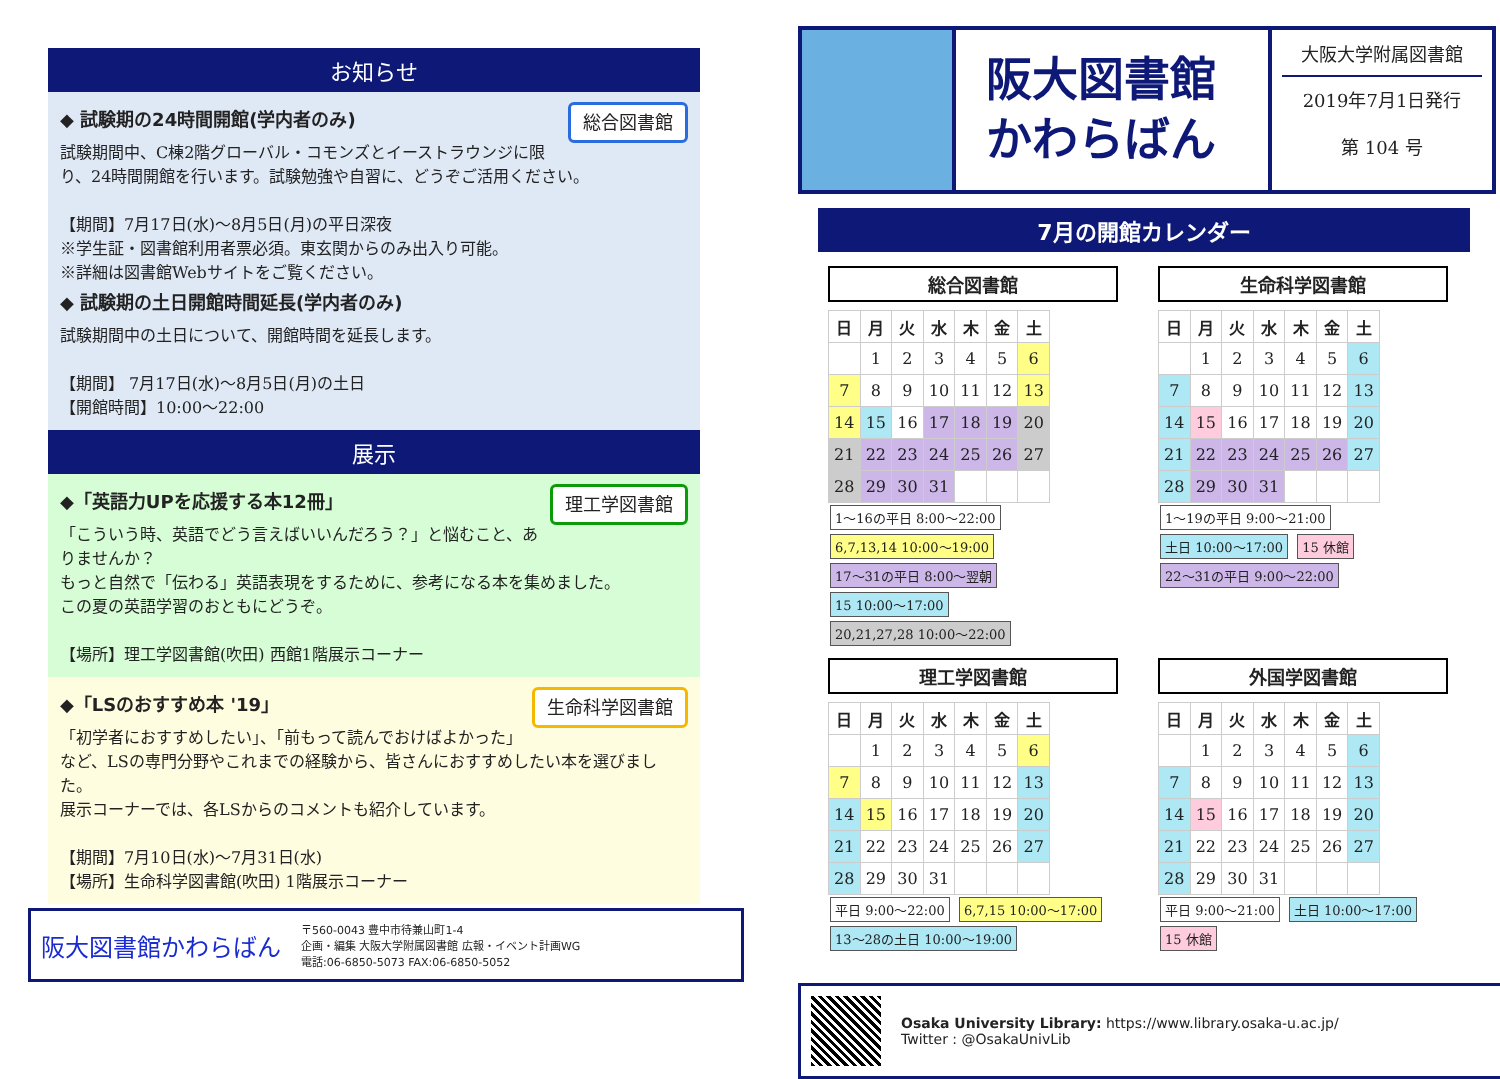お知らせ
総合図書館
◆ 試験期の24時間開館(学内者のみ)
試験期間中、C棟2階グローバル・コモンズとイーストラウンジに限り、24時間開館を行います。試験勉強や自習に、どうぞご活用ください。
【期間】7月17日(水)～8月5日(月)の平日深夜
※学生証・図書館利用者票必須。東玄関からのみ出入り可能。
※詳細は図書館Webサイトをご覧ください。
◆ 試験期の土日開館時間延長(学内者のみ)
試験期間中の土日について、開館時間を延長します。
【期間】 7月17日(水)～8月5日(月)の土日
【開館時間】10:00～22:00
展示
理工学図書館
◆「英語力UPを応援する本12冊」
「こういう時、英語でどう言えばいいんだろう？」と悩むこと、ありませんか？
もっと自然で「伝わる」英語表現をするために、参考になる本を集めました。
この夏の英語学習のおともにどうぞ。
【場所】理工学図書館(吹田) 西館1階展示コーナー
生命科学図書館
◆「LSのおすすめ本 '19」
「初学者におすすめしたい」、「前もって読んでおけばよかった」など、LSの専門分野やこれまでの経験から、皆さんにおすすめしたい本を選びました。
展示コーナーでは、各LSからのコメントも紹介しています。
【期間】7月10日(水)～7月31日(水)
【場所】生命科学図書館(吹田) 1階展示コーナー
阪大図書館かわらばん
〒560-0043 豊中市待兼山町1-4
企画・編集 大阪大学附属図書館 広報・イベント計画WG
電話:06-6850-5073 FAX:06-6850-5052
阪大図書館
かわらばん
大阪大学附属図書館
2019年7月1日発行
第 104 号
7月の開館カレンダー
総合図書館
| 日 | 月 | 火 | 水 | 木 | 金 | 土 |
| --- | --- | --- | --- | --- | --- | --- |
| | 1 | 2 | 3 | 4 | 5 | 6 |
| 7 | 8 | 9 | 10 | 11 | 12 | 13 |
| 14 | 15 | 16 | 17 | 18 | 19 | 20 |
| 21 | 22 | 23 | 24 | 25 | 26 | 27 |
| 28 | 29 | 30 | 31 | | | |
1～16の平日 8:00～22:00 6,7,13,14 10:00～19:00 17～31の平日 8:00～翌朝 15 10:00～17:00 20,21,27,28 10:00～22:00
生命科学図書館
| 日 | 月 | 火 | 水 | 木 | 金 | 土 |
| --- | --- | --- | --- | --- | --- | --- |
| | 1 | 2 | 3 | 4 | 5 | 6 |
| 7 | 8 | 9 | 10 | 11 | 12 | 13 |
| 14 | 15 | 16 | 17 | 18 | 19 | 20 |
| 21 | 22 | 23 | 24 | 25 | 26 | 27 |
| 28 | 29 | 30 | 31 | | | |
1～19の平日 9:00～21:00 土日 10:00～17:00 15 休館 22～31の平日 9:00～22:00
理工学図書館
| 日 | 月 | 火 | 水 | 木 | 金 | 土 |
| --- | --- | --- | --- | --- | --- | --- |
| | 1 | 2 | 3 | 4 | 5 | 6 |
| 7 | 8 | 9 | 10 | 11 | 12 | 13 |
| 14 | 15 | 16 | 17 | 18 | 19 | 20 |
| 21 | 22 | 23 | 24 | 25 | 26 | 27 |
| 28 | 29 | 30 | 31 | | | |
平日 9:00～22:00 6,7,15 10:00～17:00 13～28の土日 10:00～19:00
外国学図書館
| 日 | 月 | 火 | 水 | 木 | 金 | 土 |
| --- | --- | --- | --- | --- | --- | --- |
| | 1 | 2 | 3 | 4 | 5 | 6 |
| 7 | 8 | 9 | 10 | 11 | 12 | 13 |
| 14 | 15 | 16 | 17 | 18 | 19 | 20 |
| 21 | 22 | 23 | 24 | 25 | 26 | 27 |
| 28 | 29 | 30 | 31 | | | |
平日 9:00～21:00 土日 10:00～17:00 15 休館
Osaka University Library: https://www.library.osaka-u.ac.jp/
Twitter : @OsakaUnivLib